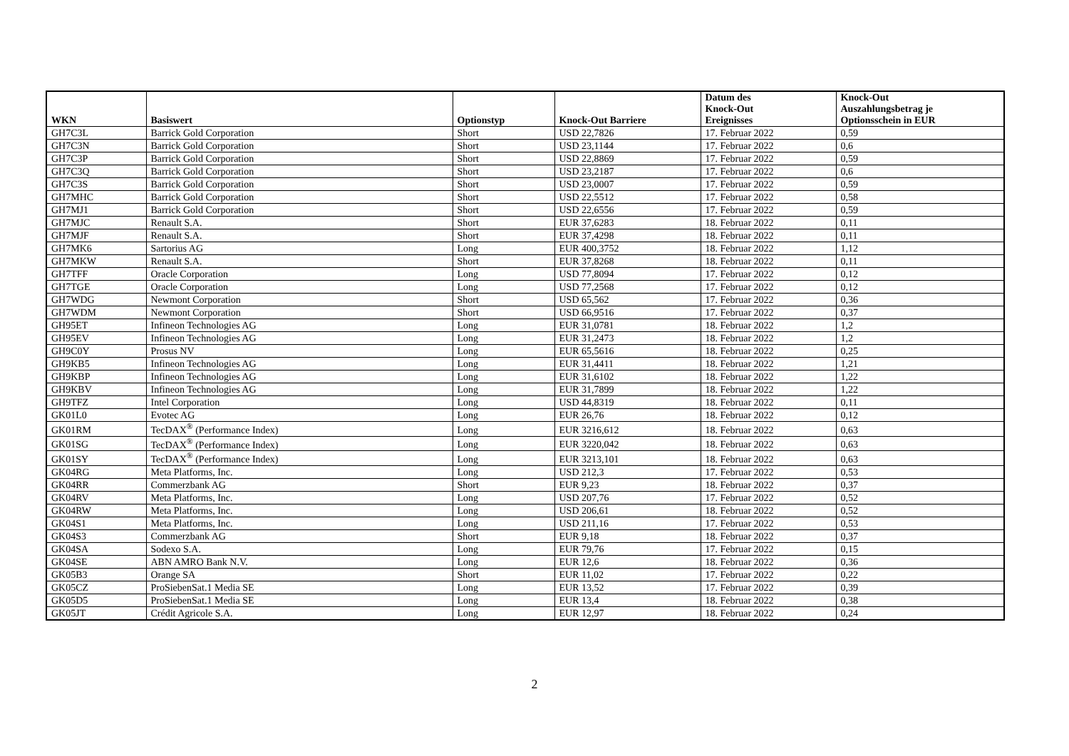| WKN | Basiswert | Optionstyp | Knock-Out Barriere | Datum des Knock-Out Ereignisses | Knock-Out Auszahlungsbetrag je Optionsschein in EUR |
| --- | --- | --- | --- | --- | --- |
| GH7C3L | Barrick Gold Corporation | Short | USD 22,7826 | 17. Februar 2022 | 0,59 |
| GH7C3N | Barrick Gold Corporation | Short | USD 23,1144 | 17. Februar 2022 | 0,6 |
| GH7C3P | Barrick Gold Corporation | Short | USD 22,8869 | 17. Februar 2022 | 0,59 |
| GH7C3Q | Barrick Gold Corporation | Short | USD 23,2187 | 17. Februar 2022 | 0,6 |
| GH7C3S | Barrick Gold Corporation | Short | USD 23,0007 | 17. Februar 2022 | 0,59 |
| GH7MHC | Barrick Gold Corporation | Short | USD 22,5512 | 17. Februar 2022 | 0,58 |
| GH7MJ1 | Barrick Gold Corporation | Short | USD 22,6556 | 17. Februar 2022 | 0,59 |
| GH7MJC | Renault S.A. | Short | EUR 37,6283 | 18. Februar 2022 | 0,11 |
| GH7MJF | Renault S.A. | Short | EUR 37,4298 | 18. Februar 2022 | 0,11 |
| GH7MK6 | Sartorius AG | Long | EUR 400,3752 | 18. Februar 2022 | 1,12 |
| GH7MKW | Renault S.A. | Short | EUR 37,8268 | 18. Februar 2022 | 0,11 |
| GH7TFF | Oracle Corporation | Long | USD 77,8094 | 17. Februar 2022 | 0,12 |
| GH7TGE | Oracle Corporation | Long | USD 77,2568 | 17. Februar 2022 | 0,12 |
| GH7WDG | Newmont Corporation | Short | USD 65,562 | 17. Februar 2022 | 0,36 |
| GH7WDM | Newmont Corporation | Short | USD 66,9516 | 17. Februar 2022 | 0,37 |
| GH95ET | Infineon Technologies AG | Long | EUR 31,0781 | 18. Februar 2022 | 1,2 |
| GH95EV | Infineon Technologies AG | Long | EUR 31,2473 | 18. Februar 2022 | 1,2 |
| GH9C0Y | Prosus NV | Long | EUR 65,5616 | 18. Februar 2022 | 0,25 |
| GH9KB5 | Infineon Technologies AG | Long | EUR 31,4411 | 18. Februar 2022 | 1,21 |
| GH9KBP | Infineon Technologies AG | Long | EUR 31,6102 | 18. Februar 2022 | 1,22 |
| GH9KBV | Infineon Technologies AG | Long | EUR 31,7899 | 18. Februar 2022 | 1,22 |
| GH9TFZ | Intel Corporation | Long | USD 44,8319 | 18. Februar 2022 | 0,11 |
| GK01L0 | Evotec AG | Long | EUR 26,76 | 18. Februar 2022 | 0,12 |
| GK01RM | TecDAX<sup>®</sup> (Performance Index) | Long | EUR 3216,612 | 18. Februar 2022 | 0,63 |
| GK01SG | TecDAX<sup>®</sup> (Performance Index) | Long | EUR 3220,042 | 18. Februar 2022 | 0,63 |
| GK01SY | TecDAX<sup>®</sup> (Performance Index) | Long | EUR 3213,101 | 18. Februar 2022 | 0,63 |
| GK04RG | Meta Platforms, Inc. | Long | USD 212,3 | 17. Februar 2022 | 0,53 |
| GK04RR | Commerzbank AG | Short | EUR 9,23 | 18. Februar 2022 | 0,37 |
| GK04RV | Meta Platforms, Inc. | Long | USD 207,76 | 17. Februar 2022 | 0,52 |
| GK04RW | Meta Platforms, Inc. | Long | USD 206,61 | 18. Februar 2022 | 0,52 |
| GK04S1 | Meta Platforms, Inc. | Long | USD 211,16 | 17. Februar 2022 | 0,53 |
| GK04S3 | Commerzbank AG | Short | EUR 9,18 | 18. Februar 2022 | 0,37 |
| GK04SA | Sodexo S.A. | Long | EUR 79,76 | 17. Februar 2022 | 0,15 |
| GK04SE | ABN AMRO Bank N.V. | Long | EUR 12,6 | 18. Februar 2022 | 0,36 |
| GK05B3 | Orange SA | Short | EUR 11,02 | 17. Februar 2022 | 0,22 |
| GK05CZ | ProSiebenSat.1 Media SE | Long | EUR 13,52 | 17. Februar 2022 | 0,39 |
| GK05D5 | ProSiebenSat.1 Media SE | Long | EUR 13,4 | 18. Februar 2022 | 0,38 |
| GK05JT | Crédit Agricole S.A. | Long | EUR 12,97 | 18. Februar 2022 | 0,24 |
2